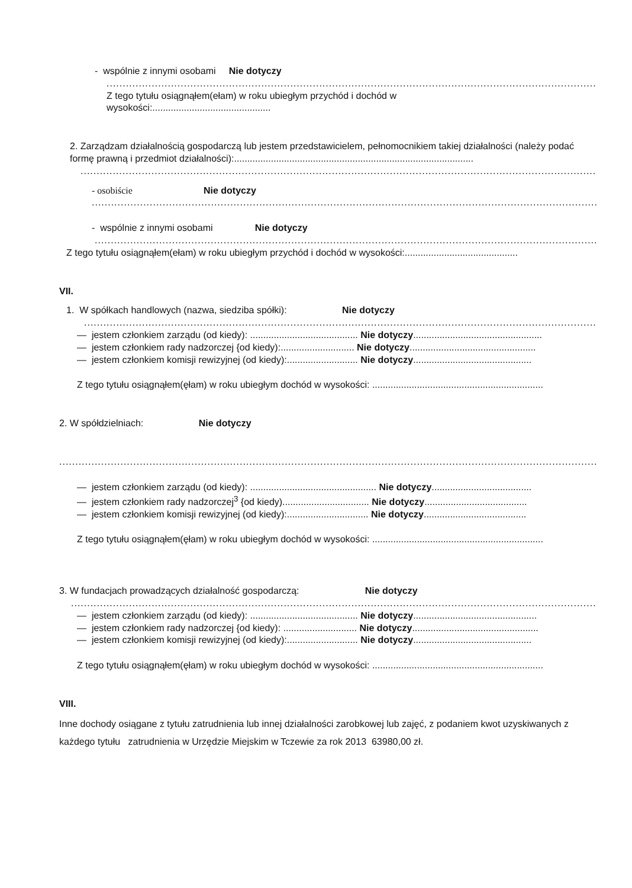- wspólnie z innymi osobami Nie dotyczy
..............................................................................................................................................................................
Z tego tytułu osiągnąłem(ełam) w roku ubiegłym przychód i dochód w
wysokości:.............................................
2. Zarządzam działalnością gospodarczą lub jestem przedstawicielem, pełnomocnikiem takiej działalności (należy podać formę prawną i przedmiot działalności):...........................................................................................
....................................................................................................................................................................................
- osobiście Nie dotyczy
..................................................................................................................................................................
- wspólnie z innymi osobami Nie dotyczy
..................................................................................................................................................................
Z tego tytułu osiągnąłem(ełam) w roku ubiegłym przychód i dochód w wysokości:...........................................
VII.
1. W spółkach handlowych (nazwa, siedziba spółki): Nie dotyczy
.......................................................................................................................................................................
— jestem członkiem zarządu (od kiedy): ......................................... Nie dotyczy.................................................
— jestem członkiem rady nadzorczej {od kiedy):............................ Nie dotyczy................................................
— jestem członkiem komisji rewizyjnej (od kiedy):........................... Nie dotyczy.............................................
Z tego tytułu osiągnąłem(ęłam) w roku ubiegłym dochód w wysokości: .................................................................
2. W spółdzielniach: Nie dotyczy
...............................................................................................................................................................................
— jestem członkiem zarządu (od kiedy): ................................................ Nie dotyczy......................................
— jestem członkiem rady nadzorczej<sup>3</sup> {od kiedy)................................. Nie dotyczy.......................................
— jestem członkiem komisji rewizyjnej (od kiedy):............................... Nie dotyczy.......................................
Z tego tytułu osiągnąłem(ęłam) w roku ubiegłym dochód w wysokości: .................................................................
3. W fundacjach prowadzących działalność gospodarczą: Nie dotyczy
.......................................................................................................................................................................
— jestem członkiem zarządu (od kiedy): ......................................... Nie dotyczy...............................................
— jestem członkiem rady nadzorczej {od kiedy): ............................ Nie dotyczy................................................
— jestem członkiem komisji rewizyjnej (od kiedy):........................... Nie dotyczy.............................................
Z tego tytułu osiągnąłem(ęłam) w roku ubiegłym dochód w wysokości: .................................................................
VIII.
Inne dochody osiągane z tytułu zatrudnienia lub innej działalności zarobkowej lub zajęć, z podaniem kwot uzyskiwanych z każdego tytułu zatrudnienia w Urzędzie Miejskim w Tczewie za rok 2013 63980,00 zł.